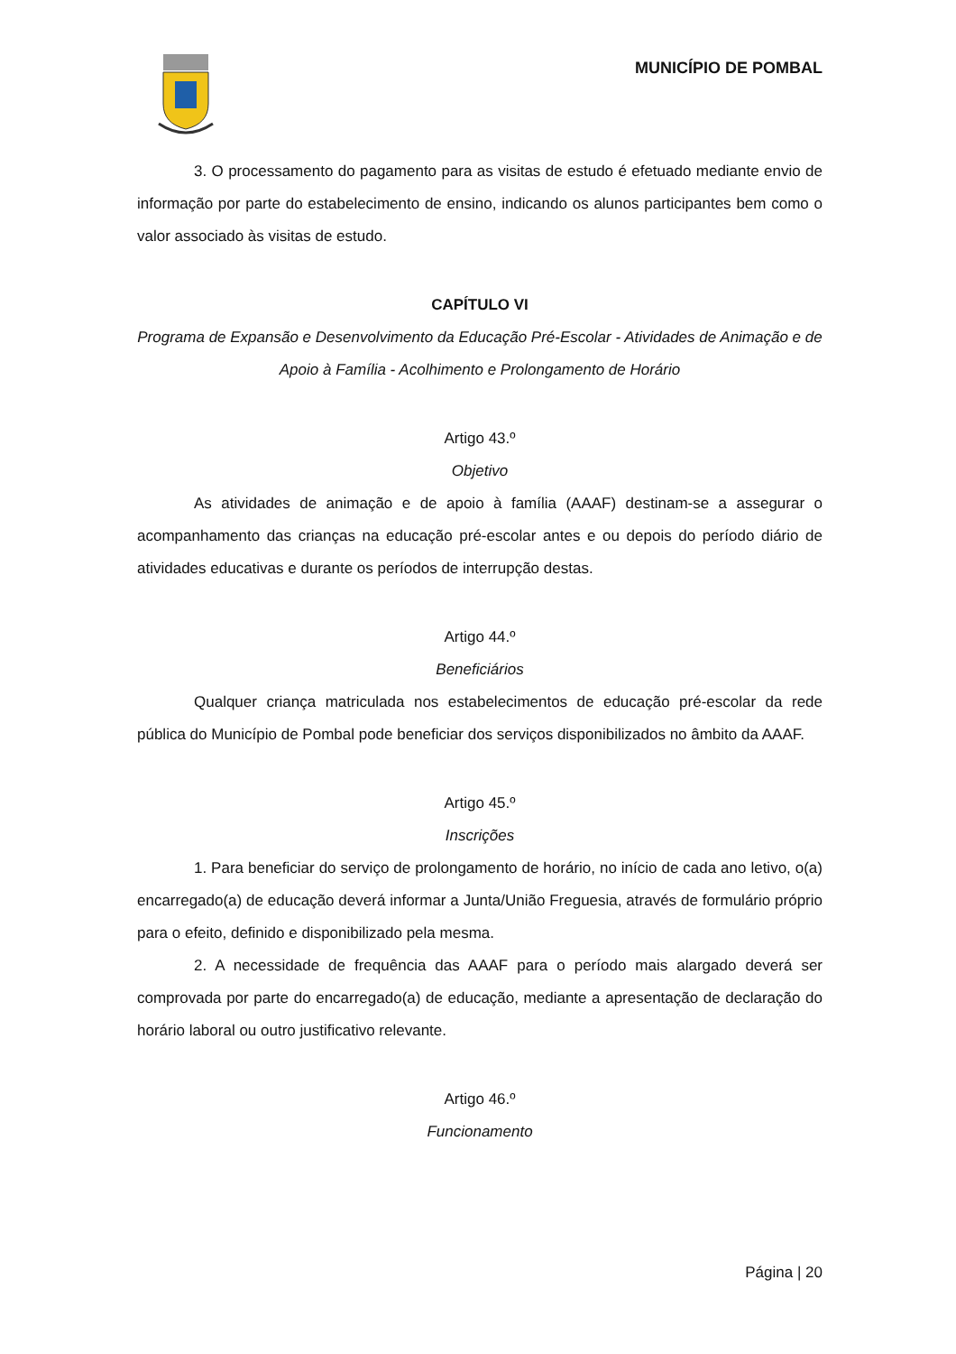MUNICÍPIO DE POMBAL
3. O processamento do pagamento para as visitas de estudo é efetuado mediante envio de informação por parte do estabelecimento de ensino, indicando os alunos participantes bem como o valor associado às visitas de estudo.
CAPÍTULO VI
Programa de Expansão e Desenvolvimento da Educação Pré-Escolar - Atividades de Animação e de Apoio à Família - Acolhimento e Prolongamento de Horário
Artigo 43.º
Objetivo
As atividades de animação e de apoio à família (AAAF) destinam-se a assegurar o acompanhamento das crianças na educação pré-escolar antes e ou depois do período diário de atividades educativas e durante os períodos de interrupção destas.
Artigo 44.º
Beneficiários
Qualquer criança matriculada nos estabelecimentos de educação pré-escolar da rede pública do Município de Pombal pode beneficiar dos serviços disponibilizados no âmbito da AAAF.
Artigo 45.º
Inscrições
1. Para beneficiar do serviço de prolongamento de horário, no início de cada ano letivo, o(a) encarregado(a) de educação deverá informar a Junta/União Freguesia, através de formulário próprio para o efeito, definido e disponibilizado pela mesma.
2. A necessidade de frequência das AAAF para o período mais alargado deverá ser comprovada por parte do encarregado(a) de educação, mediante a apresentação de declaração do horário laboral ou outro justificativo relevante.
Artigo 46.º
Funcionamento
Página | 20